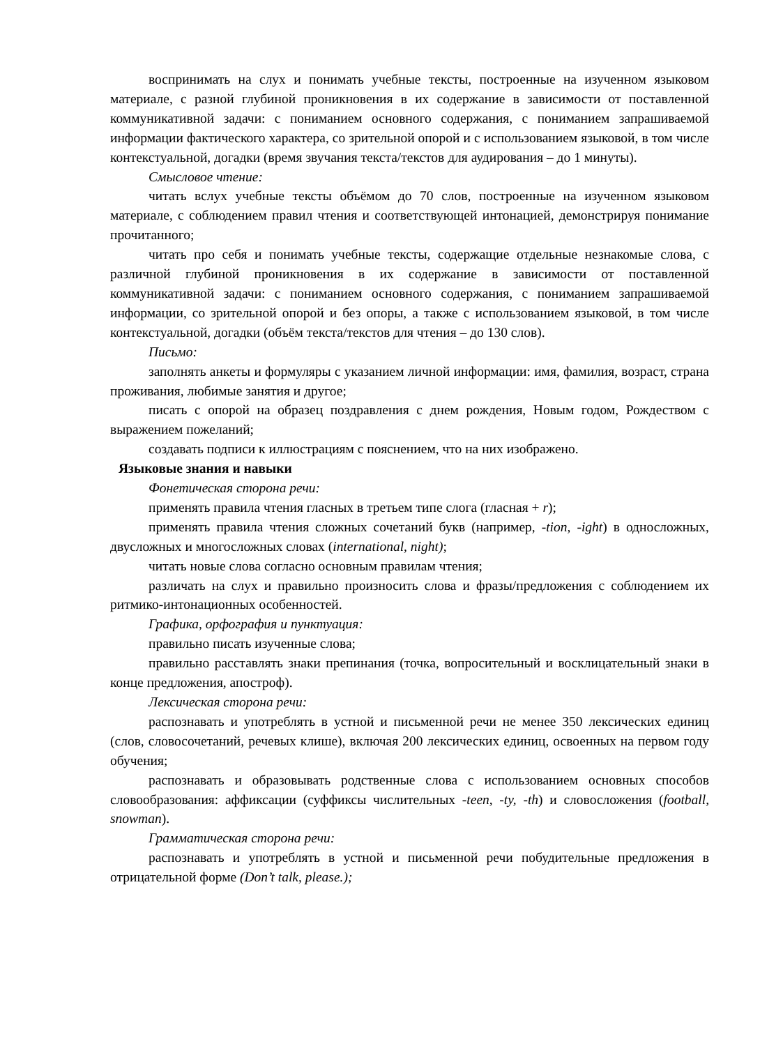воспринимать на слух и понимать учебные тексты, построенные на изученном языковом материале, с разной глубиной проникновения в их содержание в зависимости от поставленной коммуникативной задачи: с пониманием основного содержания, с пониманием запрашиваемой информации фактического характера, со зрительной опорой и с использованием языковой, в том числе контекстуальной, догадки (время звучания текста/текстов для аудирования – до 1 минуты).
Смысловое чтение:
читать вслух учебные тексты объёмом до 70 слов, построенные на изученном языковом материале, с соблюдением правил чтения и соответствующей интонацией, демонстрируя понимание прочитанного;
читать про себя и понимать учебные тексты, содержащие отдельные незнакомые слова, с различной глубиной проникновения в их содержание в зависимости от поставленной коммуникативной задачи: с пониманием основного содержания, с пониманием запрашиваемой информации, со зрительной опорой и без опоры, а также с использованием языковой, в том числе контекстуальной, догадки (объём текста/текстов для чтения – до 130 слов).
Письмо:
заполнять анкеты и формуляры с указанием личной информации: имя, фамилия, возраст, страна проживания, любимые занятия и другое;
писать с опорой на образец поздравления с днем рождения, Новым годом, Рождеством с выражением пожеланий;
создавать подписи к иллюстрациям с пояснением, что на них изображено.
Языковые знания и навыки
Фонетическая сторона речи:
применять правила чтения гласных в третьем типе слога (гласная + r);
применять правила чтения сложных сочетаний букв (например, -tion, -ight) в односложных, двусложных и многосложных словах (international, night);
читать новые слова согласно основным правилам чтения;
различать на слух и правильно произносить слова и фразы/предложения с соблюдением их ритмико-интонационных особенностей.
Графика, орфография и пунктуация:
правильно писать изученные слова;
правильно расставлять знаки препинания (точка, вопросительный и восклицательный знаки в конце предложения, апостроф).
Лексическая сторона речи:
распознавать и употреблять в устной и письменной речи не менее 350 лексических единиц (слов, словосочетаний, речевых клише), включая 200 лексических единиц, освоенных на первом году обучения;
распознавать и образовывать родственные слова с использованием основных способов словообразования: аффиксации (суффиксы числительных -teen, -ty, -th) и словосложения (football, snowman).
Грамматическая сторона речи:
распознавать и употреблять в устной и письменной речи побудительные предложения в отрицательной форме (Don’t talk, please.);